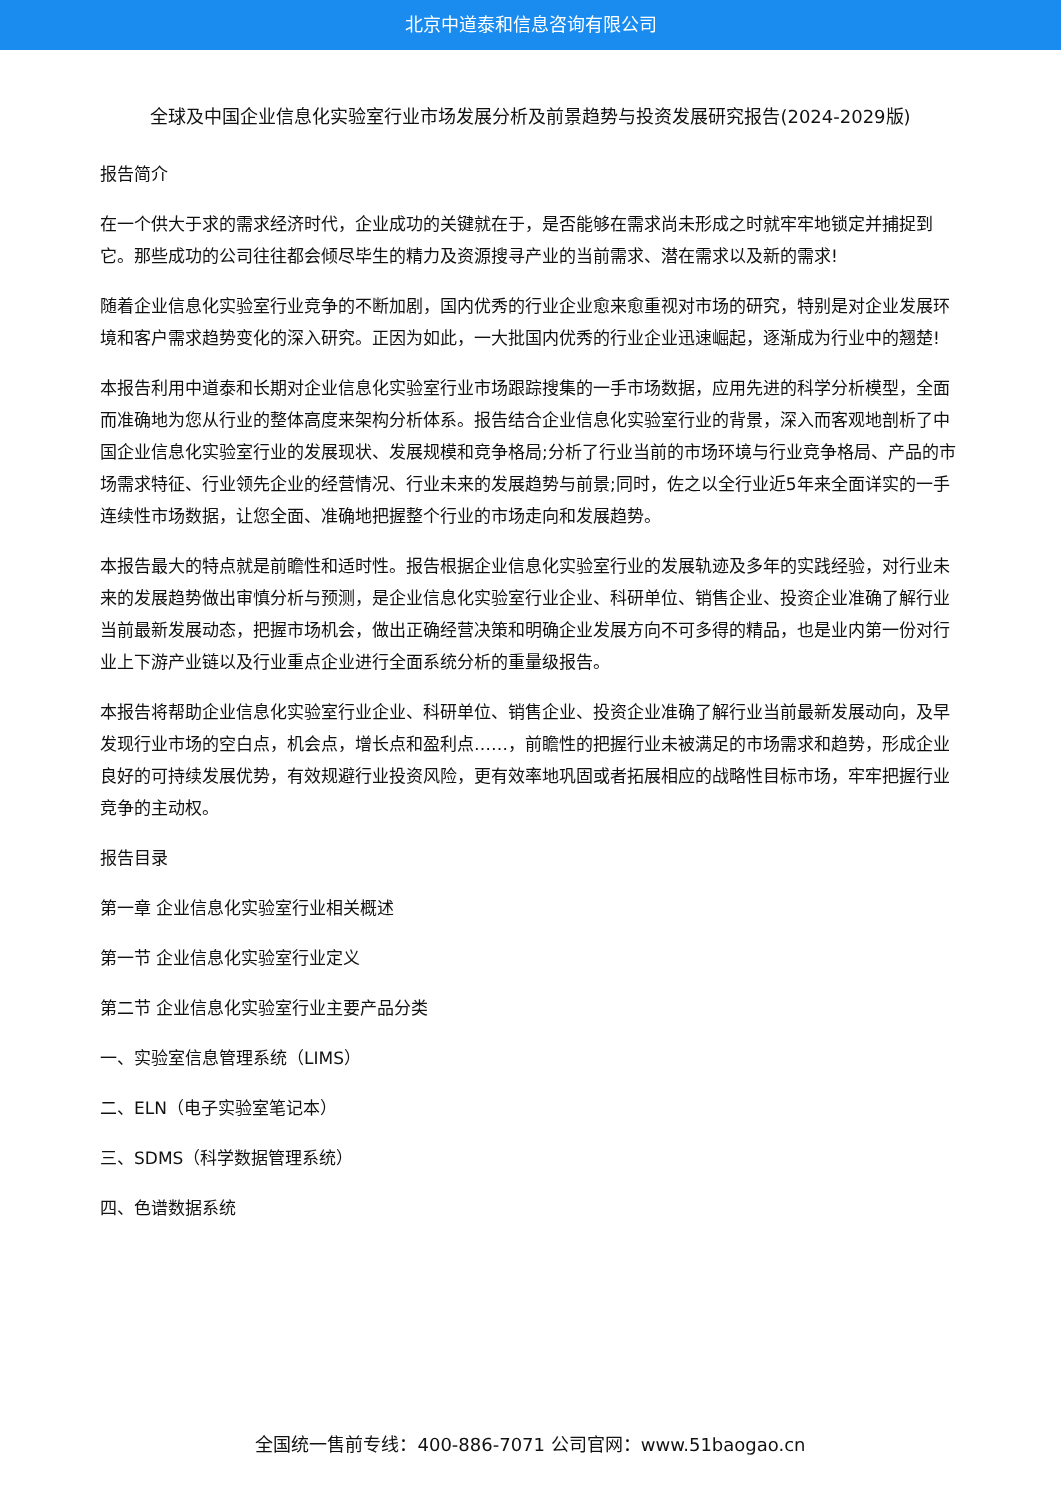北京中道泰和信息咨询有限公司
全球及中国企业信息化实验室行业市场发展分析及前景趋势与投资发展研究报告(2024-2029版)
报告简介
在一个供大于求的需求经济时代，企业成功的关键就在于，是否能够在需求尚未形成之时就牢牢地锁定并捕捉到它。那些成功的公司往往都会倾尽毕生的精力及资源搜寻产业的当前需求、潜在需求以及新的需求!
随着企业信息化实验室行业竞争的不断加剧，国内优秀的行业企业愈来愈重视对市场的研究，特别是对企业发展环境和客户需求趋势变化的深入研究。正因为如此，一大批国内优秀的行业企业迅速崛起，逐渐成为行业中的翘楚!
本报告利用中道泰和长期对企业信息化实验室行业市场跟踪搜集的一手市场数据，应用先进的科学分析模型，全面而准确地为您从行业的整体高度来架构分析体系。报告结合企业信息化实验室行业的背景，深入而客观地剖析了中国企业信息化实验室行业的发展现状、发展规模和竞争格局;分析了行业当前的市场环境与行业竞争格局、产品的市场需求特征、行业领先企业的经营情况、行业未来的发展趋势与前景;同时，佐之以全行业近5年来全面详实的一手连续性市场数据，让您全面、准确地把握整个行业的市场走向和发展趋势。
本报告最大的特点就是前瞻性和适时性。报告根据企业信息化实验室行业的发展轨迹及多年的实践经验，对行业未来的发展趋势做出审慎分析与预测，是企业信息化实验室行业企业、科研单位、销售企业、投资企业准确了解行业当前最新发展动态，把握市场机会，做出正确经营决策和明确企业发展方向不可多得的精品，也是业内第一份对行业上下游产业链以及行业重点企业进行全面系统分析的重量级报告。
本报告将帮助企业信息化实验室行业企业、科研单位、销售企业、投资企业准确了解行业当前最新发展动向，及早发现行业市场的空白点，机会点，增长点和盈利点……，前瞻性的把握行业未被满足的市场需求和趋势，形成企业良好的可持续发展优势，有效规避行业投资风险，更有效率地巩固或者拓展相应的战略性目标市场，牢牢把握行业竞争的主动权。
报告目录
第一章 企业信息化实验室行业相关概述
第一节 企业信息化实验室行业定义
第二节 企业信息化实验室行业主要产品分类
一、实验室信息管理系统（LIMS）
二、ELN（电子实验室笔记本）
三、SDMS（科学数据管理系统）
四、色谱数据系统
全国统一售前专线：400-886-7071 公司官网：www.51baogao.cn